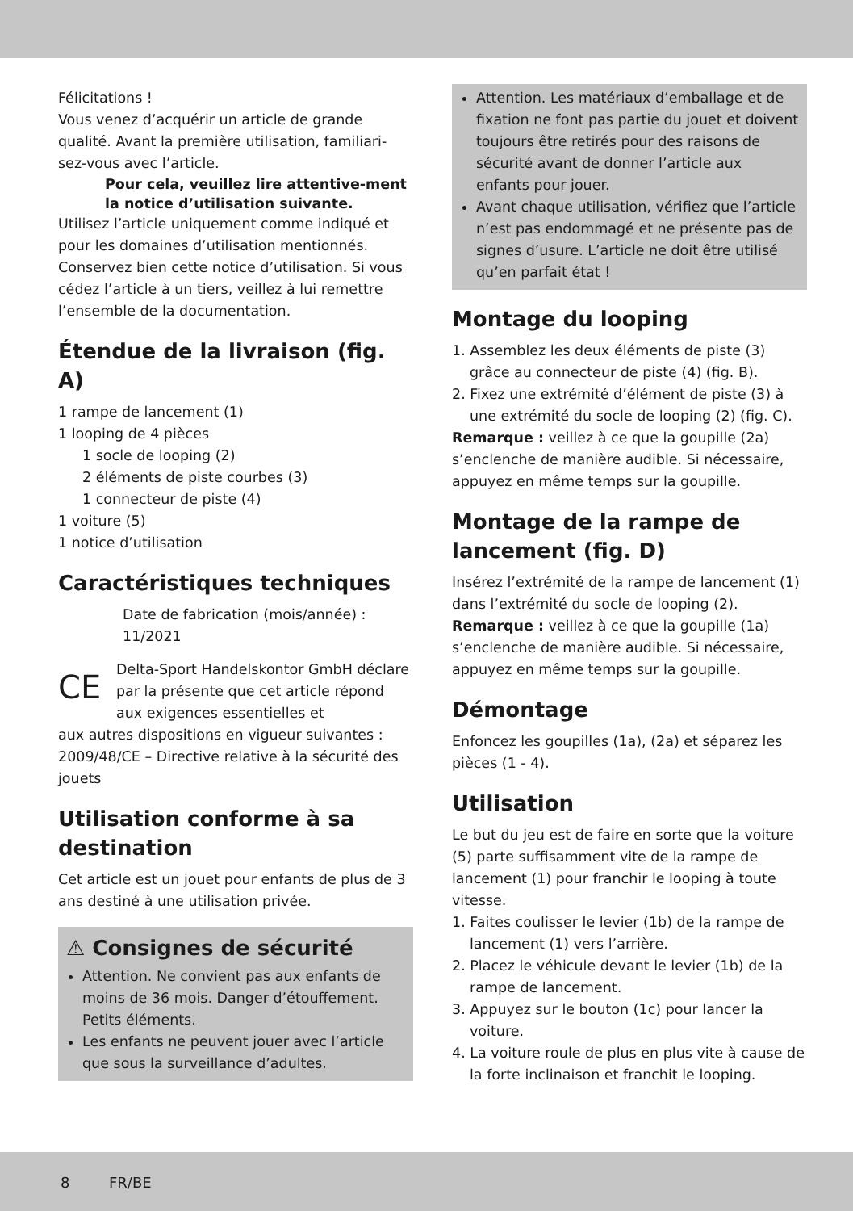Félicitations !
Vous venez d’acquérir un article de grande qualité. Avant la première utilisation, familiari-sez-vous avec l’article.
Pour cela, veuillez lire attentive-ment la notice d’utilisation suivante.
Utilisez l’article uniquement comme indiqué et pour les domaines d’utilisation mentionnés. Conservez bien cette notice d’utilisation. Si vous cédez l’article à un tiers, veillez à lui remettre l’ensemble de la documentation.
Étendue de la livraison (fig. A)
1 rampe de lancement (1)
1 looping de 4 pièces
1 socle de looping (2)
2 éléments de piste courbes (3)
1 connecteur de piste (4)
1 voiture (5)
1 notice d’utilisation
Caractéristiques techniques
Date de fabrication (mois/année) : 11/2021
CE Delta-Sport Handelskontor GmbH déclare par la présente que cet article répond aux exigences essentielles et
aux autres dispositions en vigueur suivantes :
2009/48/CE – Directive relative à la sécurité des jouets
Utilisation conforme à sa destination
Cet article est un jouet pour enfants de plus de 3 ans destiné à une utilisation privée.
⚠ Consignes de sécurité
Attention. Ne convient pas aux enfants de moins de 36 mois. Danger d’étouffement. Petits éléments.
Les enfants ne peuvent jouer avec l’article que sous la surveillance d’adultes.
Attention. Les matériaux d’emballage et de fixation ne font pas partie du jouet et doivent toujours être retirés pour des raisons de sécurité avant de donner l’article aux enfants pour jouer.
Avant chaque utilisation, vérifiez que l’article n’est pas endommagé et ne présente pas de signes d’usure. L’article ne doit être utilisé qu’en parfait état !
Montage du looping
1. Assemblez les deux éléments de piste (3) grâce au connecteur de piste (4) (fig. B).
2. Fixez une extrémité d’élément de piste (3) à une extrémité du socle de looping (2) (fig. C).
Remarque : veillez à ce que la goupille (2a) s’enclenche de manière audible. Si nécessaire, appuyez en même temps sur la goupille.
Montage de la rampe de lancement (fig. D)
Insérez l’extrémité de la rampe de lancement (1) dans l’extrémité du socle de looping (2).
Remarque : veillez à ce que la goupille (1a) s’enclenche de manière audible. Si nécessaire, appuyez en même temps sur la goupille.
Démontage
Enfoncez les goupilles (1a), (2a) et séparez les pièces (1 - 4).
Utilisation
Le but du jeu est de faire en sorte que la voiture (5) parte suffisamment vite de la rampe de lancement (1) pour franchir le looping à toute vitesse.
1. Faites coulisser le levier (1b) de la rampe de lancement (1) vers l’arrière.
2. Placez le véhicule devant le levier (1b) de la rampe de lancement.
3. Appuyez sur le bouton (1c) pour lancer la voiture.
4. La voiture roule de plus en plus vite à cause de la forte inclinaison et franchit le looping.
8 FR/BE